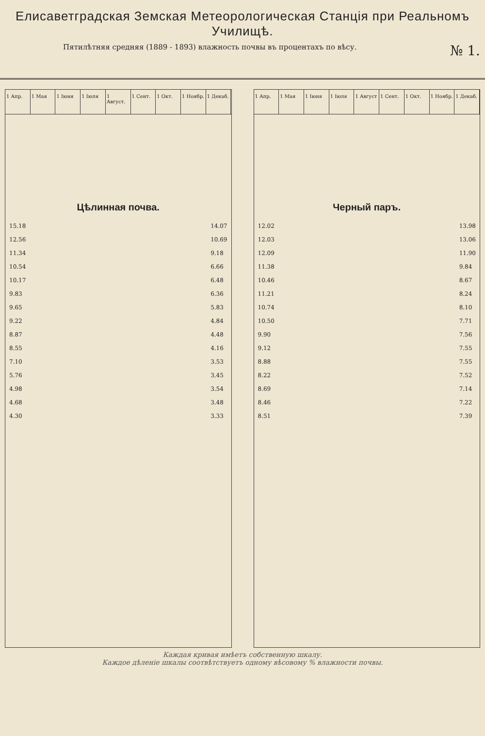Елисаветградская Земская Метеорологическая Станція при Реальномъ Училищѣ.
Пятилѣтняя средняя (1889 - 1893) влажность почвы въ процентахъ по вѣсу. № 1.
1 Апр. 1 Мая 1 Іюня 1 Іюля 1 Август. 1 Сент. 1 Окт. 1 Ноябр. 1 Декаб.
Цѣлинная почва.
15.18
12.56
11.34
10.54
10.17
9.83
9.65
9.22
8.87
8.55
7.10
5.76
4.98
4.68
4.30
14.07
10.69
9.18
6.66
6.48
6.36
5.83
4.84
4.48
4.16
3.53
3.45
3.54
3.48
3.33
1 Апр. 1 Мая 1 Іюня 1 Іюля 1 Август 1 Сент. 1 Окт. 1 Ноябр. 1 Декаб.
Черный паръ.
12.02
12.03
12.09
11.38
10.46
11.21
10.74
10.50
9.90
9.12
8.88
8.22
8.69
8.46
8.51
13.98
13.06
11.90
9.84
8.67
8.24
8.10
7.71
7.56
7.55
7.55
7.52
7.14
7.22
7.39
Каждая кривая имѣетъ собственную шкалу.
Каждое дѣленіе шкалы соотвѣтствуетъ одному вѣсовому % влажности почвы.